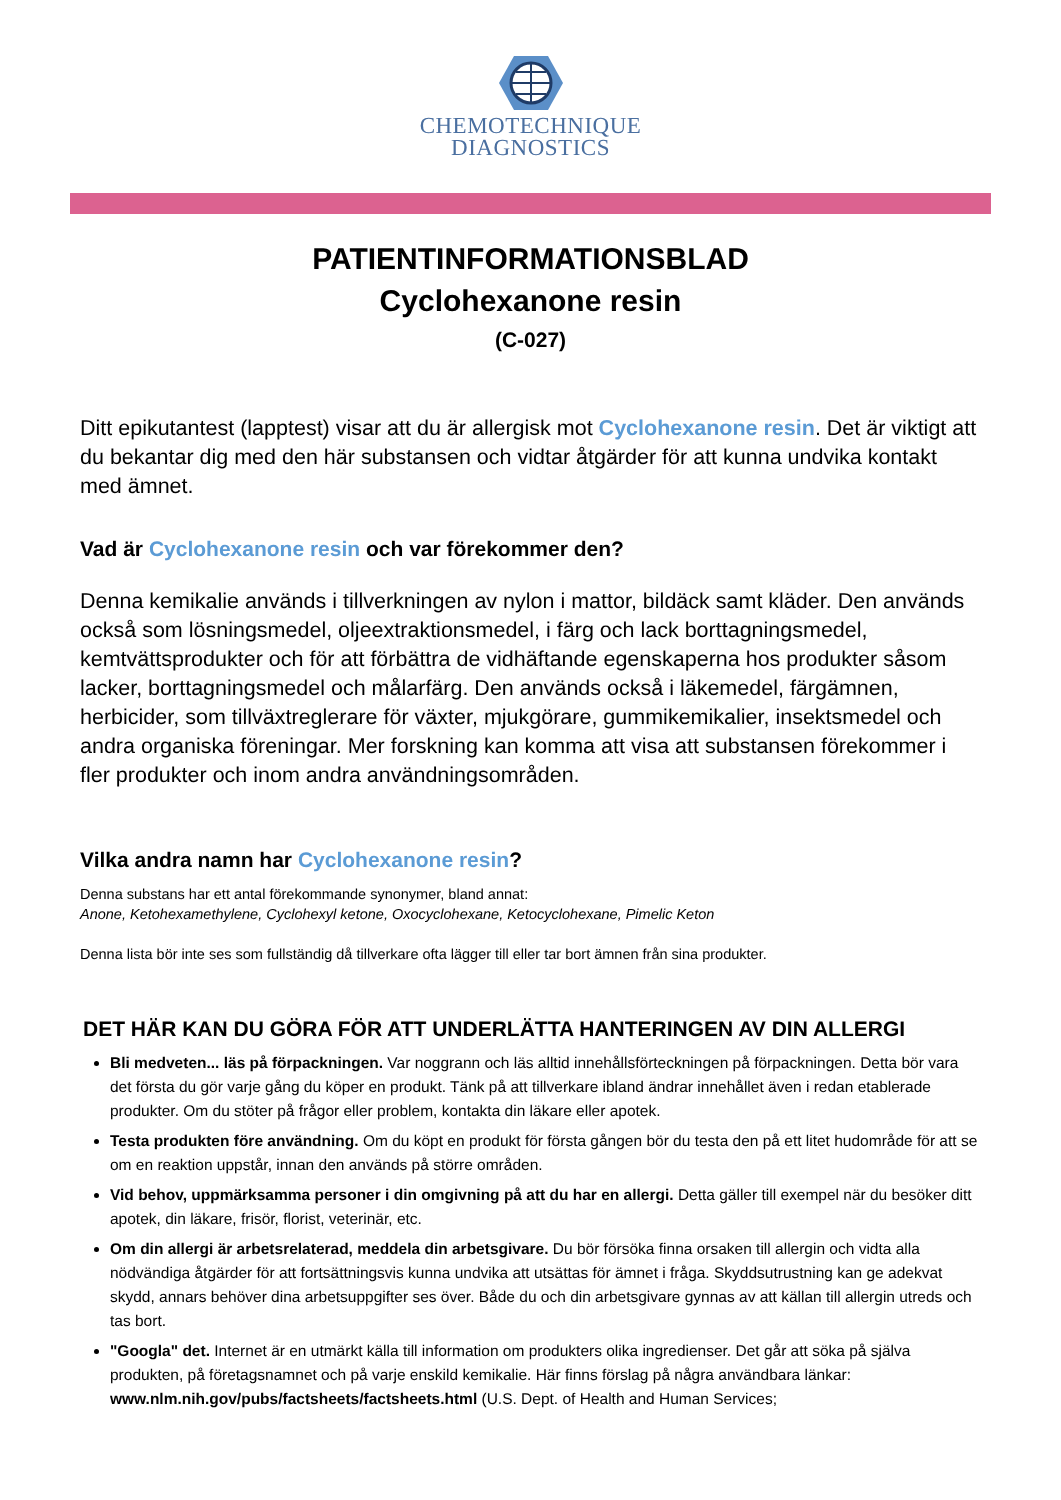CHEMOTECHNIQUE
DIAGNOSTICS
PATIENTINFORMATIONSBLAD
Cyclohexanone resin
(C-027)
Ditt epikutantest (lapptest) visar att du är allergisk mot Cyclohexanone resin. Det är viktigt att du bekantar dig med den här substansen och vidtar åtgärder för att kunna undvika kontakt med ämnet.
Vad är Cyclohexanone resin och var förekommer den?
Denna kemikalie används i tillverkningen av nylon i mattor, bildäck samt kläder. Den används också som lösningsmedel, oljeextraktionsmedel, i färg och lack borttagningsmedel, kemtvättsprodukter och för att förbättra de vidhäftande egenskaperna hos produkter såsom lacker, borttagningsmedel och målarfärg. Den används också i läkemedel, färgämnen, herbicider, som tillväxtreglerare för växter, mjukgörare, gummikemikalier, insektsmedel och andra organiska föreningar. Mer forskning kan komma att visa att substansen förekommer i fler produkter och inom andra användningsområden.
Vilka andra namn har Cyclohexanone resin?
Denna substans har ett antal förekommande synonymer, bland annat:
Anone, Ketohexamethylene, Cyclohexyl ketone, Oxocyclohexane, Ketocyclohexane, Pimelic Keton
Denna lista bör inte ses som fullständig då tillverkare ofta lägger till eller tar bort ämnen från sina produkter.
DET HÄR KAN DU GÖRA FÖR ATT UNDERLÄTTA HANTERINGEN AV DIN ALLERGI
Bli medveten... läs på förpackningen. Var noggrann och läs alltid innehållsförteckningen på förpackningen. Detta bör vara det första du gör varje gång du köper en produkt. Tänk på att tillverkare ibland ändrar innehållet även i redan etablerade produkter. Om du stöter på frågor eller problem, kontakta din läkare eller apotek.
Testa produkten före användning. Om du köpt en produkt för första gången bör du testa den på ett litet hudområde för att se om en reaktion uppstår, innan den används på större områden.
Vid behov, uppmärksamma personer i din omgivning på att du har en allergi. Detta gäller till exempel när du besöker ditt apotek, din läkare, frisör, florist, veterinär, etc.
Om din allergi är arbetsrelaterad, meddela din arbetsgivare. Du bör försöka finna orsaken till allergin och vidta alla nödvändiga åtgärder för att fortsättningsvis kunna undvika att utsättas för ämnet i fråga. Skyddsutrustning kan ge adekvat skydd, annars behöver dina arbetsuppgifter ses över. Både du och din arbetsgivare gynnas av att källan till allergin utreds och tas bort.
"Googla" det. Internet är en utmärkt källa till information om produkters olika ingredienser. Det går att söka på själva produkten, på företagsnamnet och på varje enskild kemikalie. Här finns förslag på några användbara länkar: www.nlm.nih.gov/pubs/factsheets/factsheets.html (U.S. Dept. of Health and Human Services;